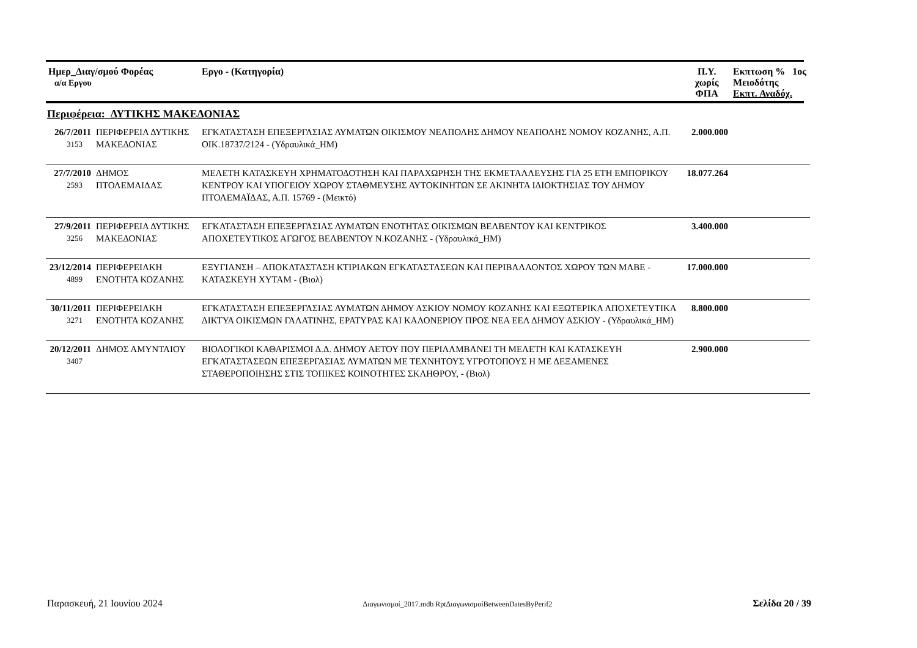| Ημερ_Διαγ/σμού Φορέας α/α Εργου | | Εργο - (Κατηγορία) | Π.Υ. χωρίς ΦΠΑ | Εκπτωση % 1ος Μειοδότης Εκπτ. Αναδόχ. |
| --- | --- | --- | --- | --- |
| Περιφέρεια: ΔΥΤΙΚΗΣ ΜΑΚΕΔΟΝΙΑΣ | | | | |
| 26/7/2011 3153 | ΠΕΡΙΦΕΡΕΙΑ ΔΥΤΙΚΗΣ ΜΑΚΕΔΟΝΙΑΣ | ΕΓΚΑΤΑΣΤΑΣΗ ΕΠΕΞΕΡΓΑΣΙΑΣ ΛΥΜΑΤΩΝ ΟΙΚΙΣΜΟΥ ΝΕΑΠΟΛΗΣ ΔΗΜΟΥ ΝΕΑΠΟΛΗΣ ΝΟΜΟΥ ΚΟΖΑΝΗΣ, Α.Π. ΟΙΚ.18737/2124 - (Υδραυλικά_ΗΜ) | 2.000.000 | |
| 27/7/2010 2593 | ΔΗΜΟΣ ΠΤΟΛΕΜΑΙΔΑΣ | ΜΕΛΕΤΗ ΚΑΤΑΣΚΕΥΗ ΧΡΗΜΑΤΟΔΟΤΗΣΗ ΚΑΙ ΠΑΡΑΧΩΡΗΣΗ ΤΗΣ ΕΚΜΕΤΑΛΛΕΥΣΗΣ ΓΙΑ 25 ΕΤΗ ΕΜΠΟΡΙΚΟΥ ΚΕΝΤΡΟΥ ΚΑΙ ΥΠΟΓΕΙΟΥ ΧΩΡΟΥ ΣΤΑΘΜΕΥΣΗΣ ΑΥΤΟΚΙΝΗΤΩΝ ΣΕ ΑΚΙΝΗΤΑ ΙΔΙΟΚΤΗΣΙΑΣ ΤΟΥ ΔΗΜΟΥ ΠΤΟΛΕΜΑΪΔΑΣ, Α.Π. 15769 - (Μεικτό) | 18.077.264 | |
| 27/9/2011 3256 | ΠΕΡΙΦΕΡΕΙΑ ΔΥΤΙΚΗΣ ΜΑΚΕΔΟΝΙΑΣ | ΕΓΚΑΤΑΣΤΑΣΗ ΕΠΕΞΕΡΓΑΣΙΑΣ ΛΥΜΑΤΩΝ ΕΝΟΤΗΤΑΣ ΟΙΚΙΣΜΩΝ ΒΕΛΒΕΝΤΟΥ ΚΑΙ ΚΕΝΤΡΙΚΟΣ ΑΠΟΧΕΤΕΥΤΙΚΟΣ ΑΓΩΓΟΣ ΒΕΛΒΕΝΤΟΥ Ν.ΚΟΖΑΝΗΣ - (Υδραυλικά_ΗΜ) | 3.400.000 | |
| 23/12/2014 4899 | ΠΕΡΙΦΕΡΕΙΑΚΗ ΕΝΟΤΗΤΑ ΚΟΖΑΝΗΣ | ΕΞΥΓΙΑΝΣΗ – ΑΠΟΚΑΤΑΣΤΑΣΗ ΚΤΙΡΙΑΚΩΝ ΕΓΚΑΤΑΣΤΑΣΕΩΝ ΚΑΙ ΠΕΡΙΒΑΛΛΟΝΤΟΣ ΧΩΡΟΥ ΤΩΝ ΜΑΒΕ - ΚΑΤΑΣΚΕΥΗ ΧΥΤΑΜ - (Βιολ) | 17.000.000 | |
| 30/11/2011 3271 | ΠΕΡΙΦΕΡΕΙΑΚΗ ΕΝΟΤΗΤΑ ΚΟΖΑΝΗΣ | ΕΓΚΑΤΑΣΤΑΣΗ ΕΠΕΞΕΡΓΑΣΙΑΣ ΛΥΜΑΤΩΝ ΔΗΜΟΥ ΑΣΚΙΟΥ ΝΟΜΟΥ ΚΟΖΑΝΗΣ ΚΑΙ ΕΞΩΤΕΡΙΚΑ ΑΠΟΧΕΤΕΥΤΙΚΑ ΔΙΚΤΥΑ ΟΙΚΙΣΜΩΝ ΓΑΛΑΤΙΝΗΣ, ΕΡΑΤΥΡΑΣ ΚΑΙ ΚΑΛΟΝΕΡΙΟΥ ΠΡΟΣ ΝΕΑ ΕΕΛ ΔΗΜΟΥ ΑΣΚΙΟΥ - (Υδραυλικά_ΗΜ) | 8.800.000 | |
| 20/12/2011 3407 | ΔΗΜΟΣ ΑΜΥΝΤΑΙΟΥ | ΒΙΟΛΟΓΙΚΟΙ ΚΑΘΑΡΙΣΜΟΙ Δ.Δ. ΔΗΜΟΥ ΑΕΤΟΥ ΠΟΥ ΠΕΡΙΛΑΜΒΑΝΕΙ ΤΗ ΜΕΛΕΤΗ ΚΑΙ ΚΑΤΑΣΚΕΥΗ ΕΓΚΑΤΑΣΤΑΣΕΩΝ ΕΠΕΞΕΡΓΑΣΙΑΣ ΛΥΜΑΤΩΝ ΜΕ ΤΕΧΝΗΤΟΥΣ ΥΓΡΟΤΟΠΟΥΣ Η ΜΕ ΔΕΞΑΜΕΝΕΣ ΣΤΑΘΕΡΟΠΟΙΗΣΗΣ ΣΤΙΣ ΤΟΠΙΚΕΣ ΚΟΙΝΟΤΗΤΕΣ ΣΚΛΗΘΡΟΥ, - (Βιολ) | 2.900.000 | |
Παρασκευή, 21 Ιουνίου 2024 Διαγωνισμοί_2017.mdb RptΔιαγωνισμοίBetweenDatesByPerif2 Σελίδα 20 / 39